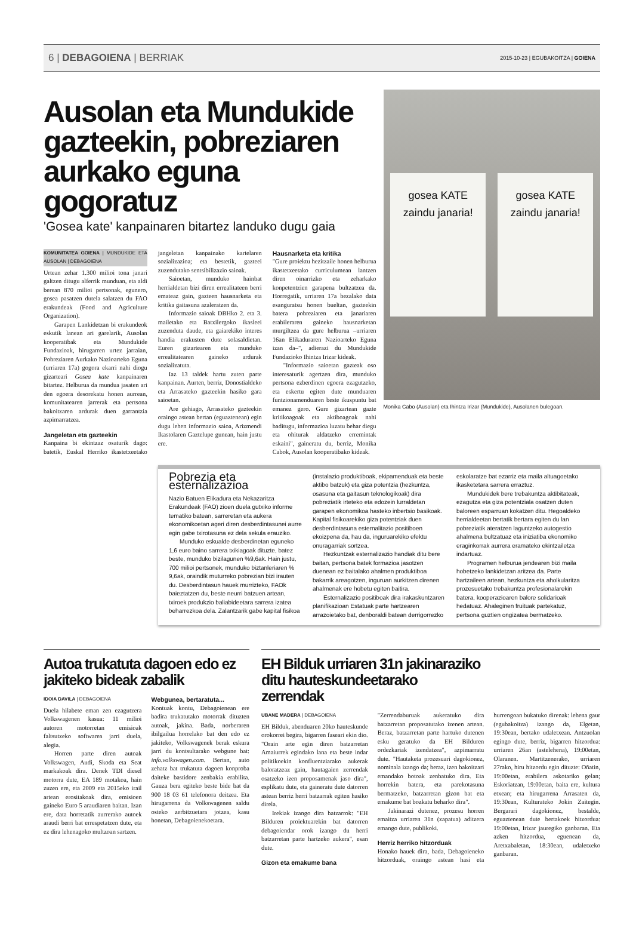6 | DEBAGOIENA | BERRIAK
2015-10-23 | EGUBAKOITZA | GOIENA
Ausolan eta Mundukide gazteekin, pobreziaren aurkako eguna gogoratuz
'Gosea kate' kanpainaren bitartez landuko dugu gaia
KOMUNITATEA GOIENA | MUNDUKIDE ETA AUSOLAN | DEBAGOIENA
Urtean zehar 1.300 milioi tona janari galtzen ditugu alferrik munduan, eta aldi berean 870 milioi pertsonak, egunero, gosea pasatzen dutela salatzen du FAO erakundeak (Food and Agriculture Organization).
Garapen Lankidetzan bi erakundeok eskutik lanean ari garelarik, Ausolan kooperatibak eta Mundukide Fundazioak, hirugarren urtez jarraian, Pobreziaren Aurkako Nazioarteko Eguna (urriaren 17a) gogora ekarri nahi diogu gizarteari Gosea kate kanpainaren bitartez. Helburua da mundua jasaten ari den egoera desorekatu honen aurrean, komunitatearen jarrerak eta pertsona bakoitzaren ardurak duen garrantzia azpimarratzea.
Jangeletan eta gazteekin
Kanpaina bi ekintzaz osaturik dago: batetik, Euskal Herriko ikastetxeetako jangeletan kanpainako kartelaren sozializazioa; eta bestetik, gazteei zuzendutako sentsibilizazio saioak.
Saioetan, munduko hainbat herrialdetan bizi diren errealitateen berri emateaz gain, gazteen hausnarketa eta kritika gaitasuna azaleratzen da.
Informazio saioak DBHko 2. eta 3. mailetako eta Batxilergoko ikasleei zuzenduta daude, eta gaiarekiko interes handia erakusten dute solasaldietan. Euren gizartearen eta munduko errealitatearen gaineko ardurak sozializatuta.
Iaz 13 taldek hartu zuten parte kanpainan. Aurten, berriz, Donostialdeko eta Arrasateko gazteekin hasiko gara saioetan.
Are gehiago, Arrasateko gazteekin oraingo astean bertan (eguaztenean) egin dugu lehen informazio saioa, Arizmendi Ikastolaren Gaztelupe gunean, hain justu ere.
Hausnarketa eta kritika
"Gure proiektu hezitzaile honen helburua ikastetxeetako curriculumean lantzen diren oinarrizko eta zeharkako konpetentzien garapena bultzatzea da. Horregatik, urriaren 17a bezalako data esanguratsu honen bueltan, gazteekin batera pobreziaren eta janariaren erabileraren gaineko hausnarketan murgiltzea da gure helburua –urriaren 16an Elikaduraren Nazioarteko Eguna izan da–", adierazi du Mundukide Fundazioko Ihintza Irizar kideak.
"Informazio saioetan gazteak oso interesaturik agertzen dira, munduko pertsona ezberdinen egoera ezagutzeko, eta eskertu egiten dute munduaren funtzionamenduaren beste ikuspuntu bat emanez gero. Gure gizartean gazte kritikoagoak eta aktiboagoak nahi baditugu, informazioa luzatu behar diegu eta ohiturak aldatzeko erremintak eskaini", gaineratu du, berriz, Monika Cabok, Ausolan kooperatibako kideak.
gosea KATE
zaindu janaria!
gosea KATE
zaindu janaria!
Monika Cabo (Ausolan) eta Ihintza Irizar (Mundukide), Ausolanen bulegoan.
Pobrezia eta esternalizazioa
Nazio Batuen Elikadura eta Nekazaritza Erakundeak (FAO) zioen duela gutxiko informe tematiko batean, sarreretan eta aukera ekonomikoetan ageri diren desberdintasunei aurre egin gabe txirotasuna ez dela sekula erauziko.
Munduko eskualde desberdinetan eguneko 1,6 euro baino sarrera txikiagoak dituzte, batez beste, munduko bizilagunen %9,6ak. Hain justu, 700 milioi pertsonek, munduko biztanleriaren % 9,6ak, oraindik muturreko pobrezian bizi irauten du. Desberdintasun hauek murrizteko, FAOk baieztatzen du, beste neurri batzuen artean, txiroek produkzio baliabideetara sarrera izatea beharrezkoa dela. Zalantzarik gabe kapital fisikoa (instalazio produktiboak, ekipamenduak eta beste aktibo batzuk) eta giza potentzia (hezkuntza, osasuna eta gaitasun teknologikoak) dira pobreziatik irteteko eta edozein lurraldetan garapen ekonomikoa hasteko inbertsio basikoak. Kapital fisikoarekiko giza potentziak duen desberdintasuna esternalitazio positiboen ekoizpena da, hau da, inguruarekiko efektu onuragarriak sortzea.
Hezkuntzak esternalizazio handiak ditu bere baitan, pertsona batek formazioa jasotzen duenean ez baitalako ahalmen produktiboa bakarrik areagotzen, inguruan aurkitzen direnen ahalmenak ere hobetu egiten baitira.
Esternalizazio positiboak dira irakaskuntzaren planifikazioan Estatuak parte hartzearen arrazoietako bat, denboraldi batean derrigorrezko eskolaratze bat ezarriz eta maila altuagoetako ikasketetara sarrera erraztuz.
Mundukidek bere trebakuntza aktibitateak, ezagutza eta giza potentziala osatzen duten baloreen esparruan kokatzen ditu. Hegoaldeko herrialdeetan bertatik bertara egiten du lan pobreziatik ateratzen laguntzeko autogestio ahalmena bultzatuaz eta iniziatiba ekonomiko eraginkorrak aurrera eramateko ekintzailetza indartuaz.
Programen helburua jendearen bizi maila hobetzeko lankidetzan aritzea da. Parte hartzaileen artean, hezkuntza eta aholkularitza prozesuetako trebakuntza profesionalarekin batera, kooperazioaren balore solidarioak hedatuaz. Ahaleginen fruituak partekatuz, pertsona guztien ongizatea bermatzeko.
Autoa trukatuta dagoen edo ez jakiteko bideak zabalik
IDOIA DAVILA | DEBAGOIENA
Duela hilabete eman zen ezagutzera Volkswagenen kasua: 11 milioi autoren motorretan emisioak faltsutzeko softwarea jarri duela, alegia.
Horren parte diren autoak Volkswagen, Audi, Skoda eta Seat markakoak dira. Denek TDI diesel motorra dute, EA 189 motakoa, hain zuzen ere, eta 2009 eta 2015eko irail artean erositakoak dira, emisioen gaineko Euro 5 araudiaren baitan. Izan ere, data horretatik aurrerako autoek araudi berri bat errespetatzen dute, eta ez dira lehenagoko multzoan sartzen.
Webgunea, bertaratuta...
Kontuak kontu, Debagoienean ere badira trukatutako motorrak dituzten autoak, jakina. Bada, norberaren ibilgailua horrelako bat den edo ez jakiteko, Volkswagenek berak eskura jarri du kontsultarako webgune bat: info.volkswagen.com. Bertan, auto zehatz bat trukatuta dagoen konproba daiteke bastidore zenbakia erabilita. Gauza bera egiteko beste bide bat da 900 18 03 61 telefonora deitzea. Eta hirugarrena da Volkswagenen saldu osteko zerbitzuetara jotzea, kasu honetan, Debagoienekoetara.
EH Bilduk urriaren 31n jakinaraziko ditu hauteskundeetarako zerrendak
UBANE MADERA | DEBAGOIENA
EH Bilduk, abenduaren 20ko hauteskunde orokorrei begira, bigarren faseari ekin dio. "Orain arte egin diren batzarretan Amaiurrek egindako lana eta beste indar politikoekin konfluentziarako aukerak baloratzeaz gain, hautagaien zerrendak osatzeko izen proposamenak jaso dira", esplikatu dute, eta gaineratu dute datorren astean berriz herri batzarrak egiten hasiko direla.
Irekiak izango dira batzarrok: "EH Bilduren proiektuarekin bat datorren debagoiendar orok izango du herri batzarretan parte hartzeko aukera", esan dute.
Gizon eta emakume bana
"Zerrendaburuak aukeratuko dira batzarretan proposatutako izenen artean. Beraz, batzarretan parte hartuko dutenen esku geratuko da EH Bilduren ordezkariak izendatzea", azpimarratu dute. "Hautaketa prozesuari dagokionez, nominala izango da; beraz, izen bakoitzari emandako botoak zenbatuko dira. Eta horrekin batera, eta parekotasuna bermatzeko, batzarretan gizon bat eta emakume bat bozkatu beharko dira".
Jakinarazi dutenez, prozesu horren emaitza urriaren 31n (zapatua) aditzera emango dute, publikoki.
Herriz herriko hitzorduak
Honako hauek dira, bada, Debagoieneko hitzorduak, oraingo astean hasi eta hurrengoan bukatuko direnak: lehena gaur (egubakoitza) izango da, Elgetan, 19:30ean, bertako udaletxean. Antzuolan egingo dute, berriz, bigarren hitzordua: urriaren 26an (astelehena), 19:00etan, Olaranen. Martitzenerako, urriaren 27rako, hiru hitzordu egin dituzte: Oñatin, 19:00etan, erabilera askotariko gelan; Eskoriatzan, 19:00etan, baita ere, kultura etxean; eta hirugarrena Arrasaten da, 19:30ean, Kulturateko Jokin Zaitegin. Bergarari dagokionez, bestalde, eguaztenean dute bertakoek hitzordua: 19:00etan, Irizar jauregiko ganbaran. Eta azken hitzordua, eguenean da, Aretxabaletan, 18:30ean, udaletxeko ganbaran.